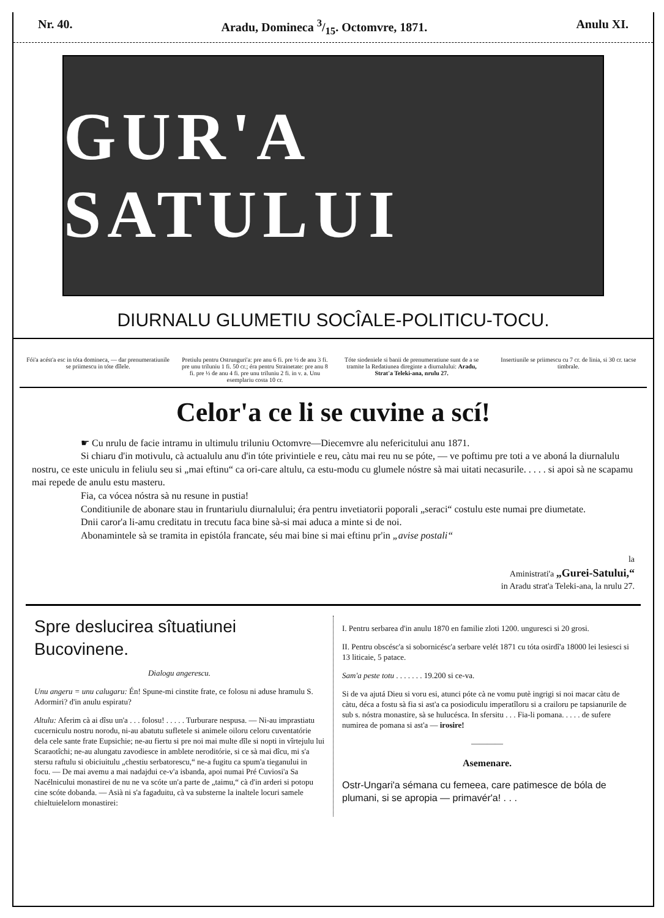Nr. 40. Aradu, Domineca 3/15. Octomvre, 1871. Anulu XI.
GUR'A SATULUI
DIURNALU GLUMETIU SOCÎALE-POLITICU-TOCU.
Fói'a acést'a esc in tóta domineca, — dar prenumeratiunile se priimescu in tóte dîlele.
Pretiulu pentru Ostrunguri'a: pre anu 6 fi. pre ½ de anu 3 fi. pre unu triluniu 1 fi. 50 cr.; éra pentru Strainetate: pre anu 8 fi. pre ½ de anu 4 fi. pre unu triluniu 2 fi. in v. a. Unu esemplariu costa 10 cr.
Tóte siodeniele si banii de prenumeratiune sunt de a se tramite la Redatiunea direginte a diurnalului: Aradu, Strat'a Teleki-ana, nrulu 27.
Insertiunile se priimescu cu 7 cr. de linia, si 30 cr. tacse timbrale.
Celor'a ce li se cuvine a scí!
☛ Cu nrulu de facie intramu in ultimulu triluniu Octomvre—Diecemvre alu nefericitului anu 1871.
Si chiaru d'in motivulu, cà actualulu anu d'in tóte privintiele e reu, càtu mai reu nu se póte, — ve poftimu pre toti a ve aboná la diurnalulu nostru, ce este uniculu in feliulu seu si „mai eftinu“ ca ori-care altulu, ca estu-modu cu glumele nóstre sà mai uitati necasurile. . . . . si apoi sà ne scapamu mai repede de anulu estu masteru.
Fia, ca vócea nóstra sà nu resune in pustia!
Conditiunile de abonare stau in fruntariulu diurnalului; éra pentru invetiatorii poporali „seraci“ costulu este numai pre diumetate.
Dnii caror'a li-amu creditatu in trecutu faca bine sà-si mai aduca a minte si de noi.
Abonamintele sà se tramita in epistóla francate, séu mai bine si mai eftinu pr'in „avise postali“
la
Aministrati'a „Gurei-Satului,“
in Aradu strat'a Teleki-ana, la nrulu 27.
Spre deslucirea sîtuatiunei Bucovinene.
Dialogu angerescu.
Unu angeru = unu calugaru: Én! Spune-mi cinstite frate, ce folosu ni aduse hramulu S. Adormiri? d'in anulu espiratu?
Altulu: Aferim cà ai dîsu un'a . . . folosu! . . . . . Turburare nespusa. — Ni-au imprastiatu cucerniculu nostru norodu, ni-au abatutu sufletele si animele oiloru celoru cuventatórie dela cele sante frate Eupsichie; ne-au fiertu si pre noi mai multe dîle si nopti in vîrtejulu lui Scaraotîchi; ne-au alungatu zavodiesce in amblete neroditórie, si ce sà mai dîcu, mi s'a stersu raftulu si obiciuitulu „chestiu serbatorescu,“ ne-a fugitu ca spum'a tieganului in focu. — De mai avemu a mai nadajdui ce-v'a isbanda, apoi numai Pré Cuviosi'a Sa Nacélnicului monastirei de nu ne va scóte un'a parte de „taimu,“ cà d'in arderi si potopu cine scóte dobanda. — Asià ni s'a fagaduitu, cà va substerne la inaltele locuri samele chieltuielelorn monastirei:
I. Pentru serbarea d'in anulu 1870 en familie zloti 1200. unguresci si 20 grosi.
II. Pentru obscésc'a si sobornicésc'a serbare velét 1871 cu tóta osirdî'a 18000 lei lesiesci si 13 liticaie, 5 patace.
Sam'a peste totu . . . . . . . 19.200 si ce-va.
Si de va ajutá Dieu si voru esi, atunci póte cà ne vomu putè ingrigi si noi macar càtu de càtu, déca a fostu sà fia si ast'a ca posiodiculu imperatîloru si a crailoru pe tapsianurile de sub s. nóstra monastire, sà se hulucésca. In sfersitu . . . Fia-li pomana. . . . . de sufere numirea de pomana si ast'a — irosire!
————
Asemenare.
Ostr-Ungari'a sémana cu femeea, care patimesce de bóla de plumani, si se apropia — primavér'a! . . .